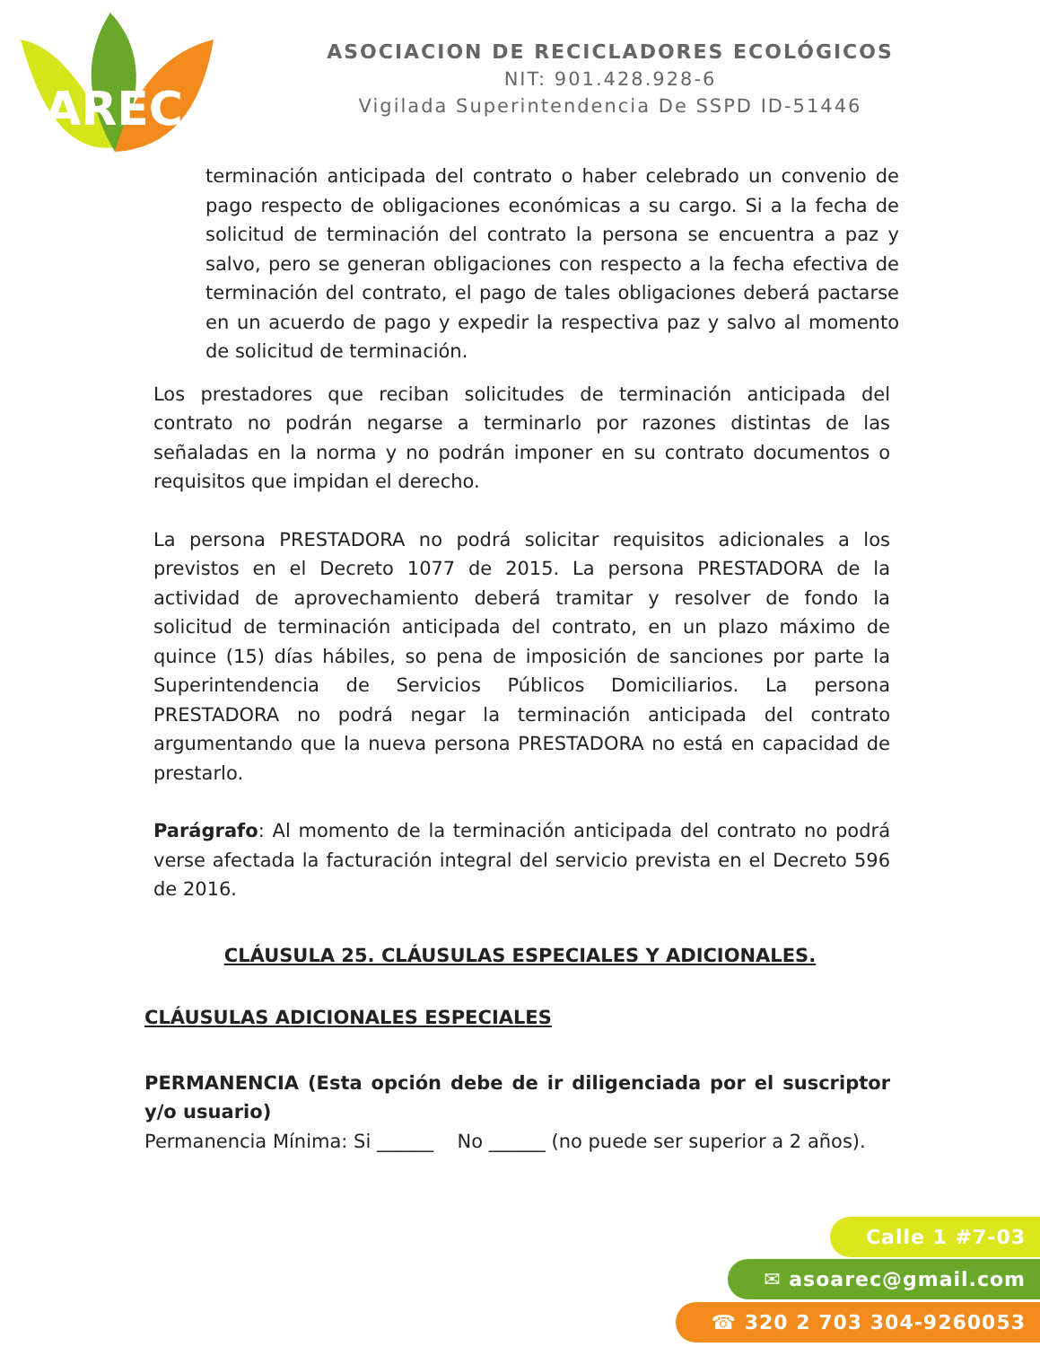AREC
ASOCIACION DE RECICLADORES ECOLÓGICOS
NIT: 901.428.928-6
Vigilada Superintendencia De SSPD ID-51446
terminación anticipada del contrato o haber celebrado un convenio de pago respecto de obligaciones económicas a su cargo. Si a la fecha de solicitud de terminación del contrato la persona se encuentra a paz y salvo, pero se generan obligaciones con respecto a la fecha efectiva de terminación del contrato, el pago de tales obligaciones deberá pactarse en un acuerdo de pago y expedir la respectiva paz y salvo al momento de solicitud de terminación.
Los prestadores que reciban solicitudes de terminación anticipada del contrato no podrán negarse a terminarlo por razones distintas de las señaladas en la norma y no podrán imponer en su contrato documentos o requisitos que impidan el derecho.
La persona PRESTADORA no podrá solicitar requisitos adicionales a los previstos en el Decreto 1077 de 2015. La persona PRESTADORA de la actividad de aprovechamiento deberá tramitar y resolver de fondo la solicitud de terminación anticipada del contrato, en un plazo máximo de quince (15) días hábiles, so pena de imposición de sanciones por parte la Superintendencia de Servicios Públicos Domiciliarios. La persona PRESTADORA no podrá negar la terminación anticipada del contrato argumentando que la nueva persona PRESTADORA no está en capacidad de prestarlo.
Parágrafo: Al momento de la terminación anticipada del contrato no podrá verse afectada la facturación integral del servicio prevista en el Decreto 596 de 2016.
CLÁUSULA 25. CLÁUSULAS ESPECIALES Y ADICIONALES.
CLÁUSULAS ADICIONALES ESPECIALES
PERMANENCIA (Esta opción debe de ir diligenciada por el suscriptor y/o usuario)
Permanencia Mínima: Si ______ No ______ (no puede ser superior a 2 años).
Calle 1 #7-03
✉ asoarec@gmail.com
☎ 320 2 703 304-9260053